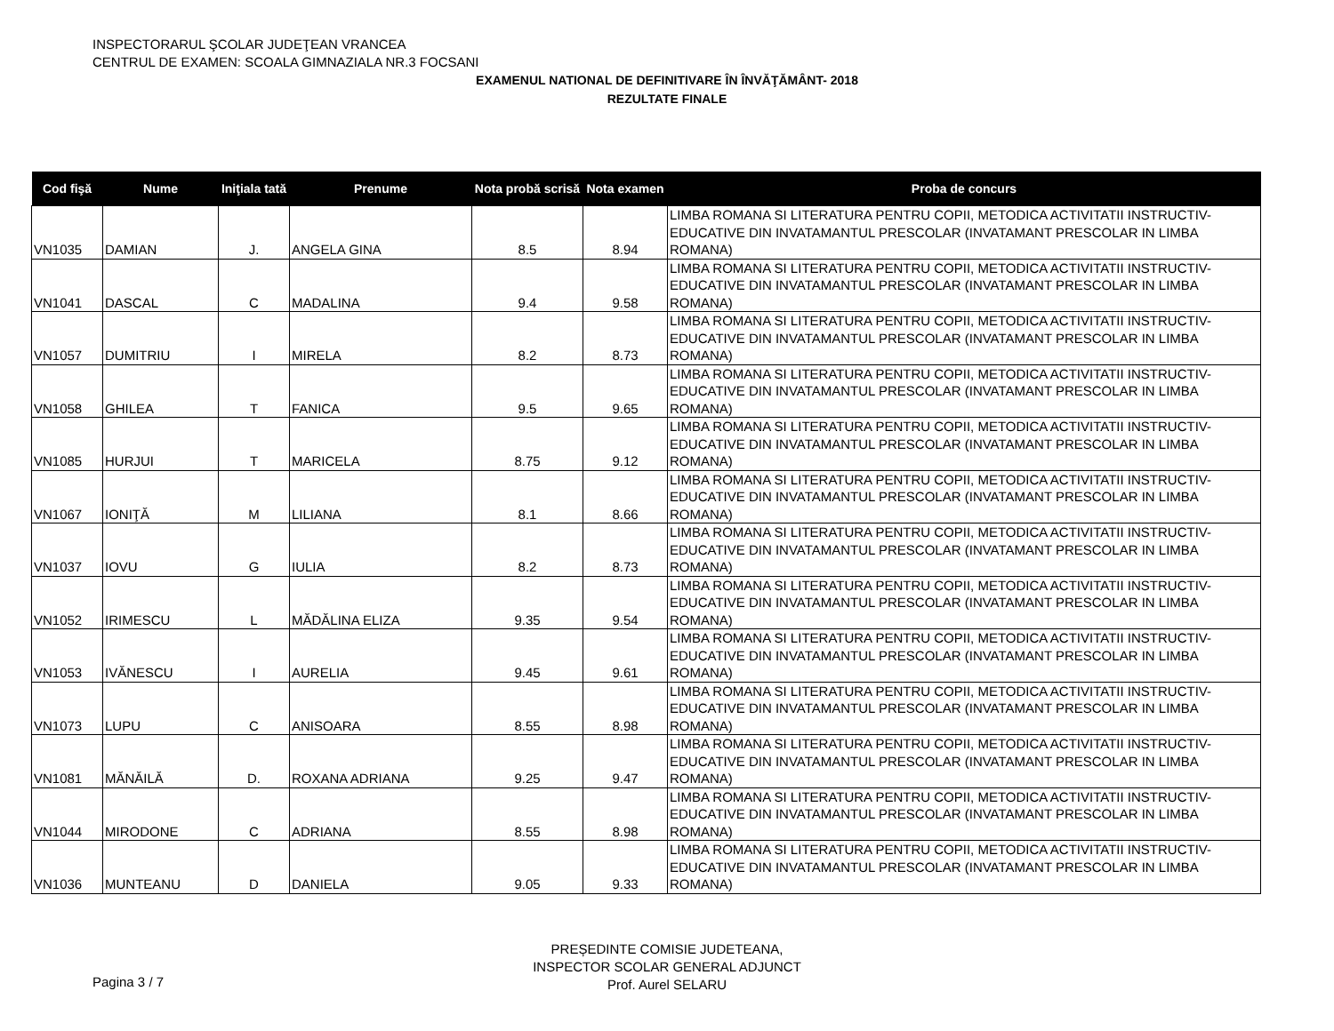INSPECTORARUL ŞCOLAR JUDEŢEAN VRANCEA
CENTRUL DE EXAMEN: SCOALA GIMNAZIALA NR.3 FOCSANI
EXAMENUL NATIONAL DE DEFINITIVARE ÎN ÎNVĂŢĂMÂNT- 2018
REZULTATE FINALE
| Cod fişă | Nume | Iniţiala tată | Prenume | Nota probă scrisă | Nota examen | Proba de concurs |
| --- | --- | --- | --- | --- | --- | --- |
| VN1035 | DAMIAN | J. | ANGELA GINA | 8.5 | 8.94 | LIMBA ROMANA SI LITERATURA PENTRU COPII, METODICA ACTIVITATII INSTRUCTIV-EDUCATIVE DIN INVATAMANTUL PRESCOLAR (INVATAMANT PRESCOLAR IN LIMBA ROMANA) |
| VN1041 | DASCAL | C | MADALINA | 9.4 | 9.58 | LIMBA ROMANA SI LITERATURA PENTRU COPII, METODICA ACTIVITATII INSTRUCTIV-EDUCATIVE DIN INVATAMANTUL PRESCOLAR (INVATAMANT PRESCOLAR IN LIMBA ROMANA) |
| VN1057 | DUMITRIU | I | MIRELA | 8.2 | 8.73 | LIMBA ROMANA SI LITERATURA PENTRU COPII, METODICA ACTIVITATII INSTRUCTIV-EDUCATIVE DIN INVATAMANTUL PRESCOLAR (INVATAMANT PRESCOLAR IN LIMBA ROMANA) |
| VN1058 | GHILEA | T | FANICA | 9.5 | 9.65 | LIMBA ROMANA SI LITERATURA PENTRU COPII, METODICA ACTIVITATII INSTRUCTIV-EDUCATIVE DIN INVATAMANTUL PRESCOLAR (INVATAMANT PRESCOLAR IN LIMBA ROMANA) |
| VN1085 | HURJUI | T | MARICELA | 8.75 | 9.12 | LIMBA ROMANA SI LITERATURA PENTRU COPII, METODICA ACTIVITATII INSTRUCTIV-EDUCATIVE DIN INVATAMANTUL PRESCOLAR (INVATAMANT PRESCOLAR IN LIMBA ROMANA) |
| VN1067 | IONIŢĂ | M | LILIANA | 8.1 | 8.66 | LIMBA ROMANA SI LITERATURA PENTRU COPII, METODICA ACTIVITATII INSTRUCTIV-EDUCATIVE DIN INVATAMANTUL PRESCOLAR (INVATAMANT PRESCOLAR IN LIMBA ROMANA) |
| VN1037 | IOVU | G | IULIA | 8.2 | 8.73 | LIMBA ROMANA SI LITERATURA PENTRU COPII, METODICA ACTIVITATII INSTRUCTIV-EDUCATIVE DIN INVATAMANTUL PRESCOLAR (INVATAMANT PRESCOLAR IN LIMBA ROMANA) |
| VN1052 | IRIMESCU | L | MĂDĂLINA ELIZA | 9.35 | 9.54 | LIMBA ROMANA SI LITERATURA PENTRU COPII, METODICA ACTIVITATII INSTRUCTIV-EDUCATIVE DIN INVATAMANTUL PRESCOLAR (INVATAMANT PRESCOLAR IN LIMBA ROMANA) |
| VN1053 | IVĂNESCU | I | AURELIA | 9.45 | 9.61 | LIMBA ROMANA SI LITERATURA PENTRU COPII, METODICA ACTIVITATII INSTRUCTIV-EDUCATIVE DIN INVATAMANTUL PRESCOLAR (INVATAMANT PRESCOLAR IN LIMBA ROMANA) |
| VN1073 | LUPU | C | ANISOARA | 8.55 | 8.98 | LIMBA ROMANA SI LITERATURA PENTRU COPII, METODICA ACTIVITATII INSTRUCTIV-EDUCATIVE DIN INVATAMANTUL PRESCOLAR (INVATAMANT PRESCOLAR IN LIMBA ROMANA) |
| VN1081 | MĂNĂILĂ | D. | ROXANA ADRIANA | 9.25 | 9.47 | LIMBA ROMANA SI LITERATURA PENTRU COPII, METODICA ACTIVITATII INSTRUCTIV-EDUCATIVE DIN INVATAMANTUL PRESCOLAR (INVATAMANT PRESCOLAR IN LIMBA ROMANA) |
| VN1044 | MIRODONE | C | ADRIANA | 8.55 | 8.98 | LIMBA ROMANA SI LITERATURA PENTRU COPII, METODICA ACTIVITATII INSTRUCTIV-EDUCATIVE DIN INVATAMANTUL PRESCOLAR (INVATAMANT PRESCOLAR IN LIMBA ROMANA) |
| VN1036 | MUNTEANU | D | DANIELA | 9.05 | 9.33 | LIMBA ROMANA SI LITERATURA PENTRU COPII, METODICA ACTIVITATII INSTRUCTIV-EDUCATIVE DIN INVATAMANTUL PRESCOLAR (INVATAMANT PRESCOLAR IN LIMBA ROMANA) |
PREȘEDINTE COMISIE JUDETEANA,
INSPECTOR SCOLAR GENERAL ADJUNCT
Prof. Aurel SELARU
Pagina 3 / 7